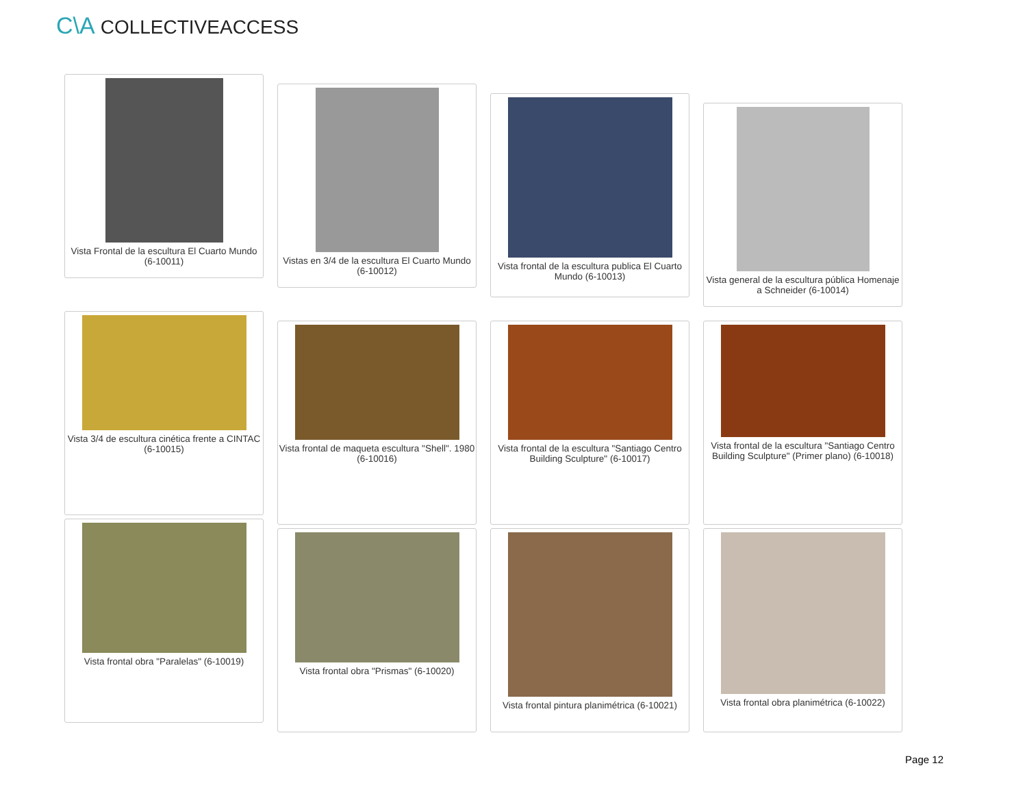C\A COLLECTIVEACCESS
Vista Frontal de la escultura El Cuarto Mundo (6-10011)
Vistas en 3/4 de la escultura El Cuarto Mundo (6-10012)
Vista frontal de la escultura publica El Cuarto Mundo (6-10013)
Vista general de la escultura pública Homenaje a Schneider (6-10014)
Vista 3/4 de escultura cinética frente a CINTAC (6-10015)
Vista frontal de maqueta escultura "Shell". 1980 (6-10016)
Vista frontal de la escultura "Santiago Centro Building Sculpture" (6-10017)
Vista frontal de la escultura "Santiago Centro Building Sculpture" (Primer plano) (6-10018)
Vista frontal obra "Paralelas" (6-10019)
Vista frontal obra "Prismas" (6-10020)
Vista frontal pintura planimétrica (6-10021)
Vista frontal obra planimétrica (6-10022)
Page 12